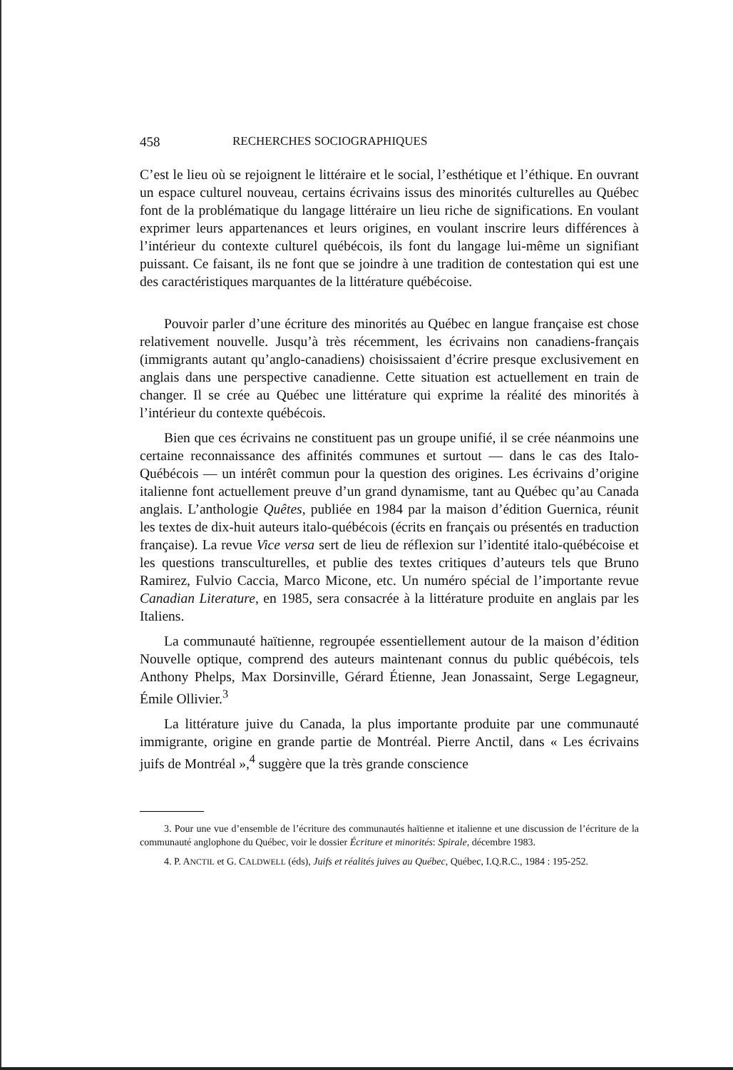458 RECHERCHES SOCIOGRAPHIQUES
C’est le lieu où se rejoignent le littéraire et le social, l’esthétique et l’éthique. En ouvrant un espace culturel nouveau, certains écrivains issus des minorités culturelles au Québec font de la problématique du langage littéraire un lieu riche de significations. En voulant exprimer leurs appartenances et leurs origines, en voulant inscrire leurs différences à l’intérieur du contexte culturel québécois, ils font du langage lui-même un signifiant puissant. Ce faisant, ils ne font que se joindre à une tradition de contestation qui est une des caractéristiques marquantes de la littérature québécoise.
Pouvoir parler d’une écriture des minorités au Québec en langue française est chose relativement nouvelle. Jusqu’à très récemment, les écrivains non canadiens-français (immigrants autant qu’anglo-canadiens) choisissaient d’écrire presque exclusivement en anglais dans une perspective canadienne. Cette situation est actuellement en train de changer. Il se crée au Québec une littérature qui exprime la réalité des minorités à l’intérieur du contexte québécois.
Bien que ces écrivains ne constituent pas un groupe unifié, il se crée néanmoins une certaine reconnaissance des affinités communes et surtout — dans le cas des Italo-Québécois — un intérêt commun pour la question des origines. Les écrivains d’origine italienne font actuellement preuve d’un grand dynamisme, tant au Québec qu’au Canada anglais. L’anthologie Quêtes, publiée en 1984 par la maison d’édition Guernica, réunit les textes de dix-huit auteurs italo-québécois (écrits en français ou présentés en traduction française). La revue Vice versa sert de lieu de réflexion sur l’identité italo-québécoise et les questions transculturelles, et publie des textes critiques d’auteurs tels que Bruno Ramirez, Fulvio Caccia, Marco Micone, etc. Un numéro spécial de l’importante revue Canadian Literature, en 1985, sera consacrée à la littérature produite en anglais par les Italiens.
La communauté haïtienne, regroupée essentiellement autour de la maison d’édition Nouvelle optique, comprend des auteurs maintenant connus du public québécois, tels Anthony Phelps, Max Dorsinville, Gérard Étienne, Jean Jonassaint, Serge Legagneur, Émile Ollivier.<sup>3</sup>
La littérature juive du Canada, la plus importante produite par une communauté immigrante, origine en grande partie de Montréal. Pierre Anctil, dans « Les écrivains juifs de Montréal »,<sup>4</sup> suggère que la très grande conscience
3. Pour une vue d’ensemble de l’écriture des communautés haïtienne et italienne et une discussion de l’écriture de la communauté anglophone du Québec, voir le dossier Écriture et minorités: Spirale, décembre 1983.
4. P. ANCTIL et G. CALDWELL (éds), Juifs et réalités juives au Québec, Québec, I.Q.R.C., 1984 : 195-252.